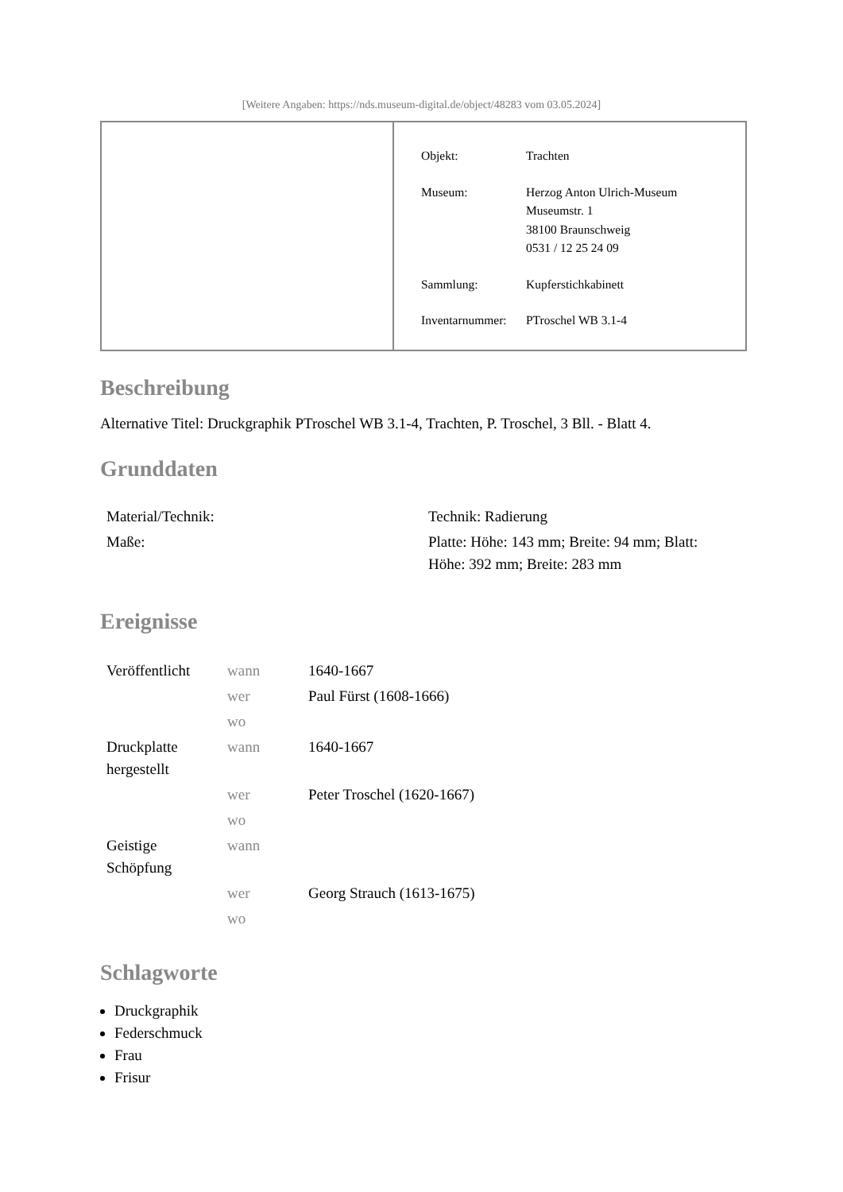[Weitere Angaben: https://nds.museum-digital.de/object/48283 vom 03.05.2024]
| Objekt: | Trachten |
| Museum: | Herzog Anton Ulrich-Museum Museumstr. 1 38100 Braunschweig 0531 / 12 25 24 09 |
| Sammlung: | Kupferstichkabinett |
| Inventarnummer: | PTroschel WB 3.1-4 |
Beschreibung
Alternative Titel: Druckgraphik PTroschel WB 3.1-4, Trachten, P. Troschel, 3 Bll. - Blatt 4.
Grunddaten
| Material/Technik: | Technik: Radierung |
| Maße: | Platte: Höhe: 143 mm; Breite: 94 mm; Blatt: Höhe: 392 mm; Breite: 283 mm |
Ereignisse
| Veröffentlicht | wann | 1640-1667 |
| | wer | Paul Fürst (1608-1666) |
| | wo | |
| Druckplatte hergestellt | wann | 1640-1667 |
| | wer | Peter Troschel (1620-1667) |
| | wo | |
| Geistige Schöpfung | wann | |
| | wer | Georg Strauch (1613-1675) |
| | wo | |
Schlagworte
Druckgraphik
Federschmuck
Frau
Frisur